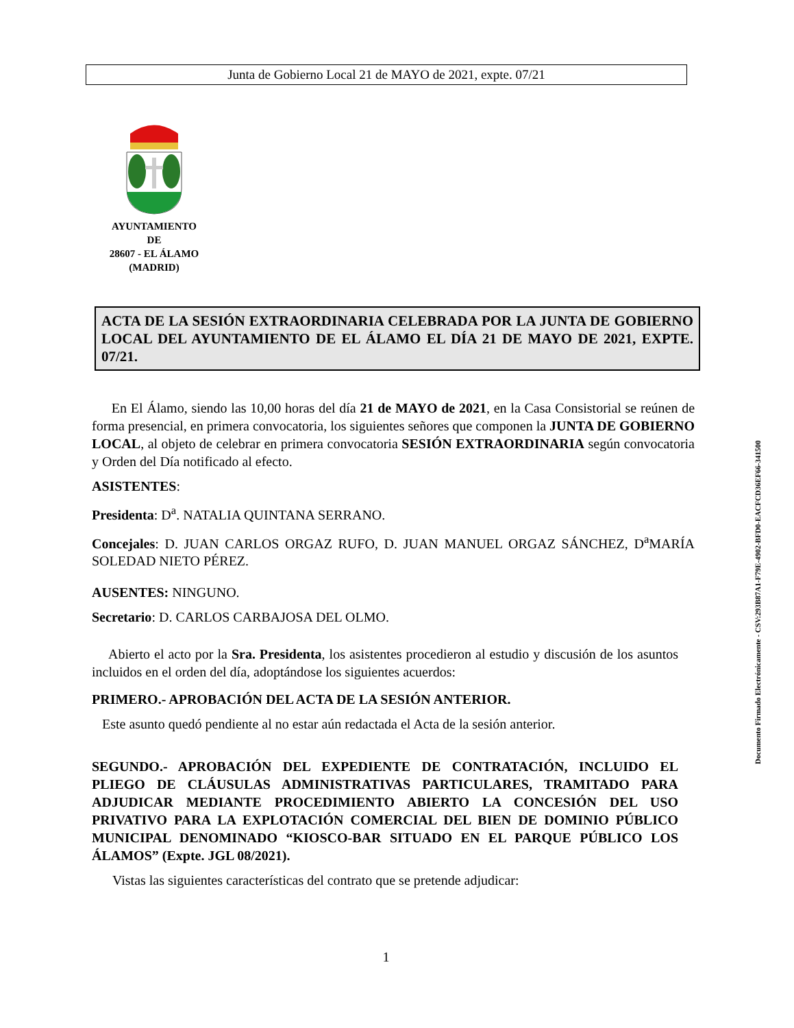Junta de Gobierno Local 21 de MAYO de 2021, expte. 07/21
AYUNTAMIENTO
DE
28607 - EL ÁLAMO
(MADRID)
ACTA DE LA SESIÓN EXTRAORDINARIA CELEBRADA POR LA JUNTA DE GOBIERNO LOCAL DEL AYUNTAMIENTO DE EL ÁLAMO EL DÍA 21 DE MAYO DE 2021, EXPTE. 07/21.
En El Álamo, siendo las 10,00 horas del día 21 de MAYO de 2021, en la Casa Consistorial se reúnen de forma presencial, en primera convocatoria, los siguientes señores que componen la JUNTA DE GOBIERNO LOCAL, al objeto de celebrar en primera convocatoria SESIÓN EXTRAORDINARIA según convocatoria y Orden del Día notificado al efecto.
ASISTENTES:
Presidenta: D<sup>a</sup>. NATALIA QUINTANA SERRANO.
Concejales: D. JUAN CARLOS ORGAZ RUFO, D. JUAN MANUEL ORGAZ SÁNCHEZ, D<sup>a</sup>MARÍA SOLEDAD NIETO PÉREZ.
AUSENTES: NINGUNO.
Secretario: D. CARLOS CARBAJOSA DEL OLMO.
Abierto el acto por la Sra. Presidenta, los asistentes procedieron al estudio y discusión de los asuntos incluidos en el orden del día, adoptándose los siguientes acuerdos:
PRIMERO.- APROBACIÓN DEL ACTA DE LA SESIÓN ANTERIOR.
Este asunto quedó pendiente al no estar aún redactada el Acta de la sesión anterior.
SEGUNDO.- APROBACIÓN DEL EXPEDIENTE DE CONTRATACIÓN, INCLUIDO EL PLIEGO DE CLÁUSULAS ADMINISTRATIVAS PARTICULARES, TRAMITADO PARA ADJUDICAR MEDIANTE PROCEDIMIENTO ABIERTO LA CONCESIÓN DEL USO PRIVATIVO PARA LA EXPLOTACIÓN COMERCIAL DEL BIEN DE DOMINIO PÚBLICO MUNICIPAL DENOMINADO “KIOSCO-BAR SITUADO EN EL PARQUE PÚBLICO LOS ÁLAMOS” (Expte. JGL 08/2021).
Vistas las siguientes características del contrato que se pretende adjudicar:
Documento Firmado Electrónicamente - CSV:293B87A1-F79E-4902-BFD0-EACFCD36EF66-341500
1